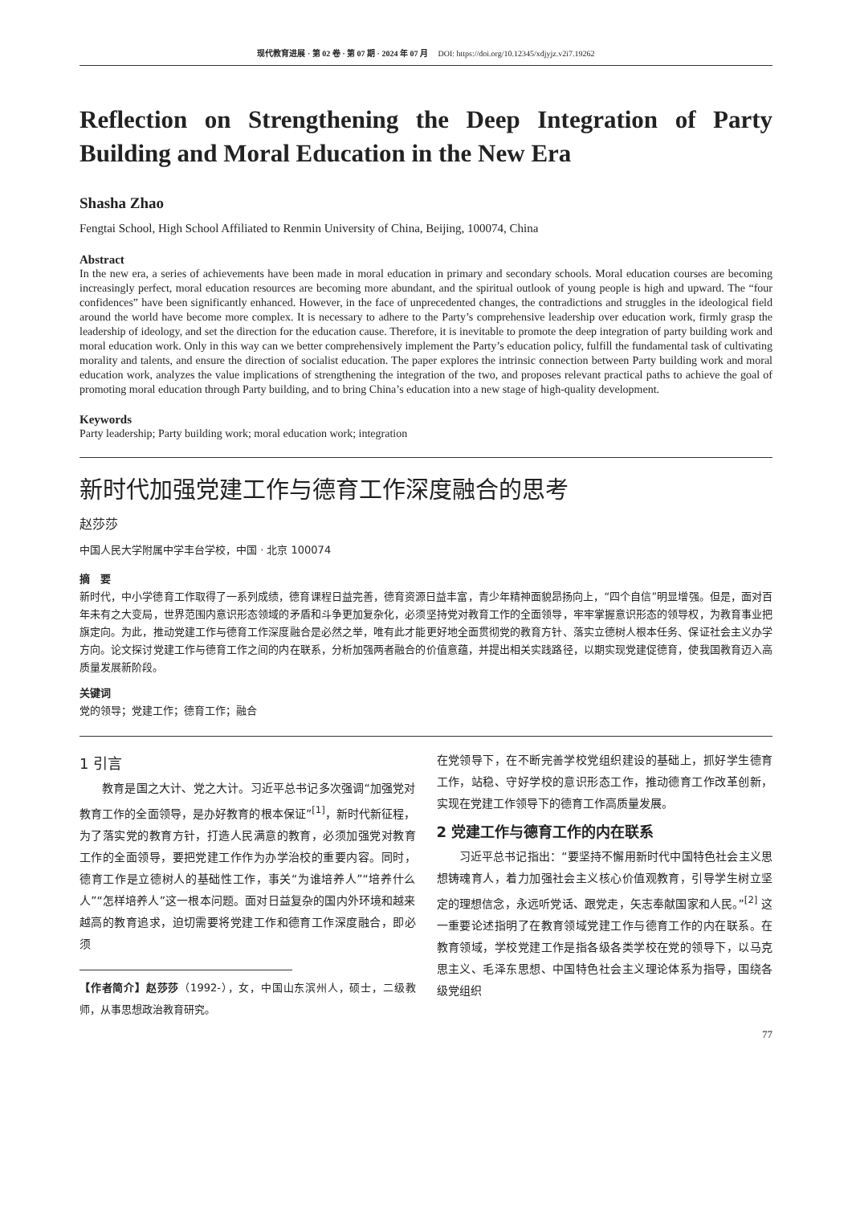现代教育进展 · 第 02 卷 · 第 07 期 · 2024 年 07 月 DOI: https://doi.org/10.12345/xdjyjz.v2i7.19262
Reflection on Strengthening the Deep Integration of Party Building and Moral Education in the New Era
Shasha Zhao
Fengtai School, High School Affiliated to Renmin University of China, Beijing, 100074, China
Abstract
In the new era, a series of achievements have been made in moral education in primary and secondary schools. Moral education courses are becoming increasingly perfect, moral education resources are becoming more abundant, and the spiritual outlook of young people is high and upward. The “four confidences” have been significantly enhanced. However, in the face of unprecedented changes, the contradictions and struggles in the ideological field around the world have become more complex. It is necessary to adhere to the Party’s comprehensive leadership over education work, firmly grasp the leadership of ideology, and set the direction for the education cause. Therefore, it is inevitable to promote the deep integration of party building work and moral education work. Only in this way can we better comprehensively implement the Party’s education policy, fulfill the fundamental task of cultivating morality and talents, and ensure the direction of socialist education. The paper explores the intrinsic connection between Party building work and moral education work, analyzes the value implications of strengthening the integration of the two, and proposes relevant practical paths to achieve the goal of promoting moral education through Party building, and to bring China’s education into a new stage of high-quality development.
Keywords
Party leadership; Party building work; moral education work; integration
新时代加强党建工作与德育工作深度融合的思考
赵莎莎
中国人民大学附属中学丰台学校，中国 · 北京 100074
摘　要
新时代，中小学德育工作取得了一系列成绩，德育课程日益完善，德育资源日益丰富，青少年精神面貌昂扬向上，“四个自信”明显增强。但是，面对百年未有之大变局，世界范围内意识形态领域的矛盾和斗争更加复杂化，必须坚持党对教育工作的全面领导，牢牢掌握意识形态的领导权，为教育事业把旗定向。为此，推动党建工作与德育工作深度融合是必然之举，唯有此才能更好地全面贯彻党的教育方针、落实立德树人根本任务、保证社会主义办学方向。论文探讨党建工作与德育工作之间的内在联系，分析加强两者融合的价值意蕴，并提出相关实践路径，以期实现党建促德育，使我国教育迈入高质量发展新阶段。
关键词
党的领导；党建工作；德育工作；融合
1 引言
教育是国之大计、党之大计。习近平总书记多次强调“加强党对教育工作的全面领导，是办好教育的根本保证”<sup>[1]</sup>，新时代新征程，为了落实党的教育方针，打造人民满意的教育，必须加强党对教育工作的全面领导，要把党建工作作为办学治校的重要内容。同时，德育工作是立德树人的基础性工作，事关“为谁培养人”“培养什么人”“怎样培养人”这一根本问题。面对日益复杂的国内外环境和越来越高的教育追求，迫切需要将党建工作和德育工作深度融合，即必须
【作者简介】赵莎莎（1992-），女，中国山东滨州人，硕士，二级教师，从事思想政治教育研究。
在党领导下，在不断完善学校党组织建设的基础上，抓好学生德育工作，站稳、守好学校的意识形态工作，推动德育工作改革创新，实现在党建工作领导下的德育工作高质量发展。
2 党建工作与德育工作的内在联系
习近平总书记指出：“要坚持不懈用新时代中国特色社会主义思想铸魂育人，着力加强社会主义核心价值观教育，引导学生树立坚定的理想信念，永远听党话、跟党走，矢志奉献国家和人民。”<sup>[2]</sup> 这一重要论述指明了在教育领域党建工作与德育工作的内在联系。在教育领域，学校党建工作是指各级各类学校在党的领导下，以马克思主义、毛泽东思想、中国特色社会主义理论体系为指导，围绕各级党组织
77